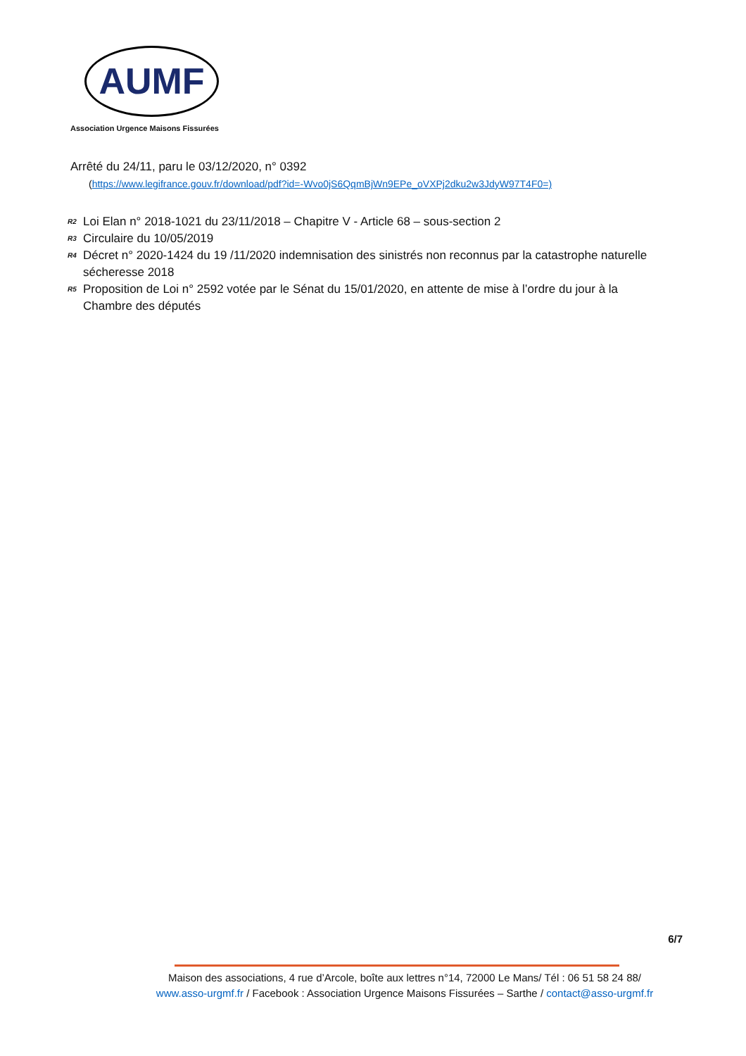AUMF
Association Urgence Maisons Fissurées
Arrêté du 24/11, paru le 03/12/2020, n° 0392
(https://www.legifrance.gouv.fr/download/pdf?id=-Wvo0jS6QqmBjWn9EPe_oVXPj2dku2w3JdyW97T4F0=)
<sup>R2</sup> Loi Elan n° 2018-1021 du 23/11/2018 – Chapitre V - Article 68 – sous-section 2
<sup>R3</sup> Circulaire du 10/05/2019
<sup>R4</sup> Décret n° 2020-1424 du 19 /11/2020 indemnisation des sinistrés non reconnus par la catastrophe naturelle sécheresse 2018
<sup>R5</sup> Proposition de Loi n° 2592 votée par le Sénat du 15/01/2020, en attente de mise à l’ordre du jour à la Chambre des députés
6/7
Maison des associations, 4 rue d’Arcole, boîte aux lettres n°14, 72000 Le Mans/ Tél : 06 51 58 24 88/
www.asso-urgmf.fr / Facebook : Association Urgence Maisons Fissurées – Sarthe / contact@asso-urgmf.fr